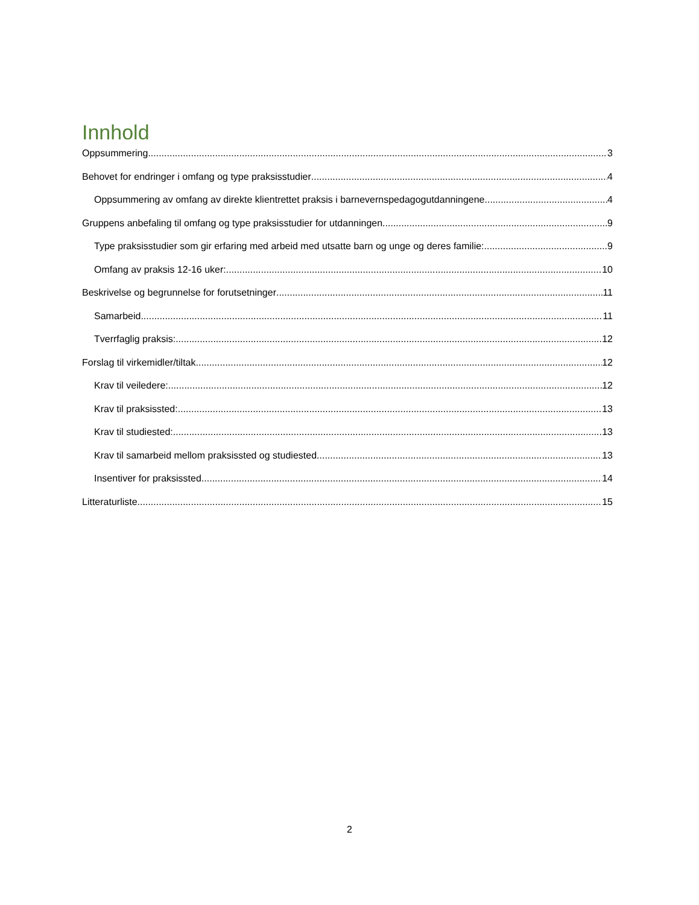Innhold
Oppsummering 3
Behovet for endringer i omfang og type praksisstudier 4
Oppsummering av omfang av direkte klientrettet praksis i barnevernspedagogutdanningene 4
Gruppens anbefaling til omfang og type praksisstudier for utdanningen 9
Type praksisstudier som gir erfaring med arbeid med utsatte barn og unge og deres familie: 9
Omfang av praksis 12-16 uker: 10
Beskrivelse og begrunnelse for forutsetninger 11
Samarbeid 11
Tverrfaglig praksis: 12
Forslag til virkemidler/tiltak 12
Krav til veiledere: 12
Krav til praksissted: 13
Krav til studiested: 13
Krav til samarbeid mellom praksissted og studiested 13
Insentiver for praksissted 14
Litteraturliste 15
2